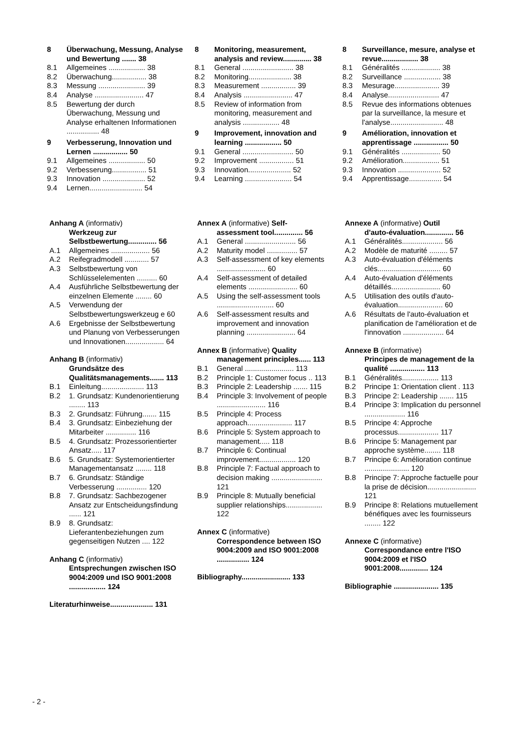8 Überwachung, Messung, Analyse und Bewertung ....... 38
8.1 Allgemeines .................. 38
8.2 Überwachung................. 38
8.3 Messung ....................... 39
8.4 Analyse ........................ 47
8.5 Bewertung der durch Überwachung, Messung und Analyse erhaltenen Informationen ................ 48
9 Verbesserung, Innovation und Lernen ................. 50
9.1 Allgemeines .................. 50
9.2 Verbesserung................. 51
9.3 Innovation ..................... 52
9.4 Lernen.......................... 54
8 Monitoring, measurement, analysis and review.............. 38
8.1 General ......................... 38
8.2 Monitoring..................... 38
8.3 Measurement ................. 39
8.4 Analysis ........................ 47
8.5 Review of information from monitoring, measurement and analysis .................. 48
9 Improvement, innovation and learning .................. 50
9.1 General ......................... 50
9.2 Improvement ................. 51
9.3 Innovation..................... 52
9.4 Learning ....................... 54
8 Surveillance, mesure, analyse et revue.................. 38
8.1 Généralités ................... 38
8.2 Surveillance .................. 38
8.3 Mesurage...................... 39
8.4 Analyse......................... 47
8.5 Revue des informations obtenues par la surveillance, la mesure et l'analyse.......................... 48
9 Amélioration, innovation et apprentissage ................. 50
9.1 Généralités ................... 50
9.2 Amélioration.................. 51
9.3 Innovation ..................... 52
9.4 Apprentissage................ 54
Anhang A (informativ)
Werkzeug zur Selbstbewertung.............. 56
A.1 Allgemeines ................... 56
A.2 Reifegradmodell ............ 57
A.3 Selbstbewertung von Schlüsselelementen .......... 60
A.4 Ausführliche Selbstbewertung der einzelnen Elemente ........ 60
A.5 Verwendung der Selbstbewertungswerkzeug e 60
A.6 Ergebnisse der Selbstbewertung und Planung von Verbesserungen und Innovationen................... 64
Anhang B (informativ)
Grundsätze des Qualitätsmanagements....... 113
B.1 Einleitung..................... 113
B.2 1. Grundsatz: Kundenorientierung ........ 113
B.3 2. Grundsatz: Führung....... 115
B.4 3. Grundsatz: Einbeziehung der Mitarbeiter ............... 116
B.5 4. Grundsatz: Prozessorientierter Ansatz..... 117
B.6 5. Grundsatz: Systemorientierter Managementansatz ........ 118
B.7 6. Grundsatz: Ständige Verbesserung ............... 120
B.8 7. Grundsatz: Sachbezogener Ansatz zur Entscheidungsfindung ...... 121
B.9 8. Grundsatz: Lieferantenbeziehungen zum gegenseitigen Nutzen .... 122
Anhang C (informativ)
Entsprechungen zwischen ISO 9004:2009 und ISO 9001:2008 .................. 124
Literaturhinweise..................... 131
Annex A (informative) Self-
assessment tool.............. 56
A.1 General ......................... 56
A.2 Maturity model ............... 57
A.3 Self-assessment of key elements ........................ 60
A.4 Self-assessment of detailed elements ........................ 60
A.5 Using the self-assessment tools ............................ 60
A.6 Self-assessment results and improvement and innovation planning ........................ 64
Annex B (informative) Quality
management principles...... 113
B.1 General ........................ 113
B.2 Principle 1: Customer focus .. 113
B.3 Principle 2: Leadership ....... 115
B.4 Principle 3: Involvement of people ........................ 116
B.5 Principle 4: Process approach...................... 117
B.6 Principle 5: System approach to management..... 118
B.7 Principle 6: Continual improvement.................. 120
B.8 Principle 7: Factual approach to decision making ......................... 121
B.9 Principle 8: Mutually beneficial supplier relationships.................. 122
Annex C (informative)
Correspondence between ISO 9004:2009 and ISO 9001:2008 ................ 124
Bibliography........................ 133
Annexe A (informative) Outil
d'auto-évaluation.............. 56
A.1 Généralités.................... 56
A.2 Modèle de maturité ......... 57
A.3 Auto-évaluation d'éléments clés............................... 60
A.4 Auto-évaluation d'éléments détaillés........................ 60
A.5 Utilisation des outils d'auto-évaluation...................... 60
A.6 Résultats de l'auto-évaluation et planification de l'amélioration et de l'innovation .................... 64
Annexe B (informative)
Principes de management de la qualité ................. 113
B.1 Généralités.................. 113
B.2 Principe 1: Orientation client . 113
B.3 Principe 2: Leadership ....... 115
B.4 Principe 3: Implication du personnel .................... 116
B.5 Principe 4: Approche processus.................... 117
B.6 Principe 5: Management par approche système........ 118
B.7 Principe 6: Amélioration continue ...................... 120
B.8 Principe 7: Approche factuelle pour la prise de décision........................ 121
B.9 Principe 8: Relations mutuellement bénéfiques avec les fournisseurs ........ 122
Annexe C (informative)
Correspondance entre l'ISO 9004:2009 et l'ISO 9001:2008.............. 124
Bibliographie ...................... 135
- 2 -